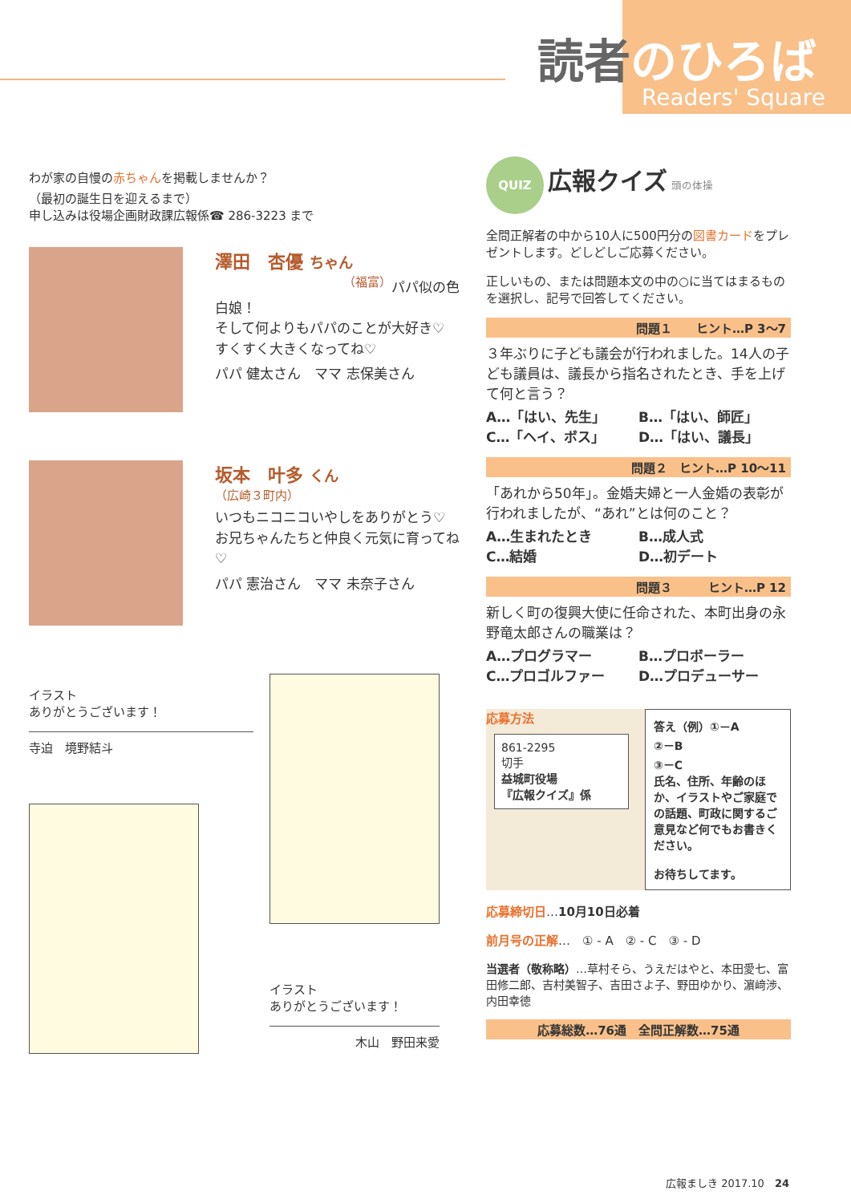読者のひろば
Readers' Square
わが家の自慢の赤ちゃんを掲載しませんか？
（最初の誕生日を迎えるまで）
申し込みは役場企画財政課広報係☎ 286-3223 まで
澤田　杏優 ちゃん
（福富）
パパ似の色白娘！
そして何よりもパパのことが大好き♡　すくすく大きくなってね♡
パパ 健太さん　ママ 志保美さん
坂本　叶多 くん
（広崎３町内）
いつもニコニコいやしをありがとう♡　お兄ちゃんたちと仲良く元気に育ってね♡
パパ 憲治さん　ママ 未奈子さん
イラスト
ありがとうございます！
寺迫　境野結斗
イラスト
ありがとうございます！
木山　野田来愛
QUIZ 広報クイズ 頭の体操
全問正解者の中から10人に500円分の図書カードをプレゼントします。どしどしご応募ください。
正しいもの、または問題本文の中の○に当てはまるものを選択し、記号で回答してください。
問題１　　ヒント…P 3～7
３年ぶりに子ども議会が行われました。14人の子ども議員は、議長から指名されたとき、手を上げて何と言う？
A…「はい、先生」 B…「はい、師匠」 C…「ヘイ、ボス」 D…「はい、議長」
問題２　ヒント…P 10～11
「あれから50年」。金婚夫婦と一人金婚の表彰が行われましたが、“あれ”とは何のこと？
A…生まれたとき B…成人式 C…結婚 D…初デート
問題３　　　ヒント…P 12
新しく町の復興大使に任命された、本町出身の永野竜太郎さんの職業は？
A…プログラマー B…プロボーラー C…プロゴルファー D…プロデューサー
応募方法
861-2295
切手
益城町役場
『広報クイズ』係
答え（例）①－A
②－B
③－C
氏名、住所、年齢のほか、イラストやご家庭での話題、町政に関するご意見など何でもお書きください。
お待ちしてます。
応募締切日…10月10日必着
前月号の正解…　① - A　② - C　③ - D
当選者（敬称略）…草村そら、うえだはやと、本田愛七、富田修二郎、吉村美智子、吉田さよ子、野田ゆかり、濵﨑渉、内田幸徳
応募総数…76通　全問正解数…75通
広報ましき 2017.10　24